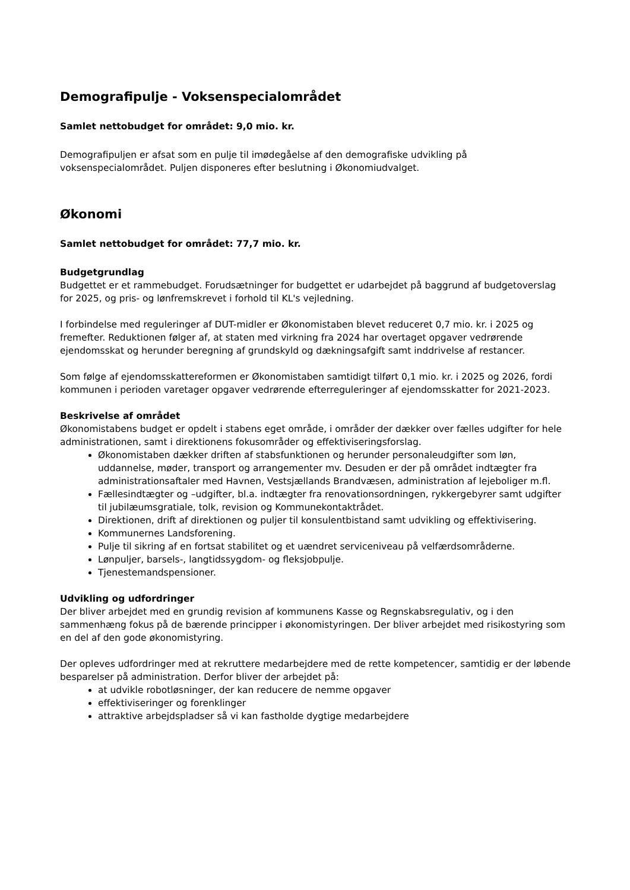Demografipulje - Voksenspecialområdet
Samlet nettobudget for området: 9,0 mio. kr.
Demografipuljen er afsat som en pulje til imødegåelse af den demografiske udvikling på voksenspecialområdet. Puljen disponeres efter beslutning i Økonomiudvalget.
Økonomi
Samlet nettobudget for området: 77,7 mio. kr.
Budgetgrundlag
Budgettet er et rammebudget. Forudsætninger for budgettet er udarbejdet på baggrund af budgetoverslag for 2025, og pris- og lønfremskrevet i forhold til KL's vejledning.
I forbindelse med reguleringer af DUT-midler er Økonomistaben blevet reduceret 0,7 mio. kr. i 2025 og fremefter. Reduktionen følger af, at staten med virkning fra 2024 har overtaget opgaver vedrørende ejendomsskat og herunder beregning af grundskyld og dækningsafgift samt inddrivelse af restancer.
Som følge af ejendomsskattereformen er Økonomistaben samtidigt tilført 0,1 mio. kr. i 2025 og 2026, fordi kommunen i perioden varetager opgaver vedrørende efterreguleringer af ejendomsskatter for 2021-2023.
Beskrivelse af området
Økonomistabens budget er opdelt i stabens eget område, i områder der dækker over fælles udgifter for hele administrationen, samt i direktionens fokusområder og effektiviseringsforslag.
Økonomistaben dækker driften af stabsfunktionen og herunder personaleudgifter som løn, uddannelse, møder, transport og arrangementer mv. Desuden er der på området indtægter fra administrationsaftaler med Havnen, Vestsjællands Brandvæsen, administration af lejeboliger m.fl.
Fællesindtægter og –udgifter, bl.a. indtægter fra renovationsordningen, rykkergebyrer samt udgifter til jubilæumsgratiale, tolk, revision og Kommunekontaktrådet.
Direktionen, drift af direktionen og puljer til konsulentbistand samt udvikling og effektivisering.
Kommunernes Landsforening.
Pulje til sikring af en fortsat stabilitet og et uændret serviceniveau på velfærdsområderne.
Lønpuljer, barsels-, langtidssygdom- og fleksjobpulje.
Tjenestemandspensioner.
Udvikling og udfordringer
Der bliver arbejdet med en grundig revision af kommunens Kasse og Regnskabsregulativ, og i den sammenhæng fokus på de bærende principper i økonomistyringen. Der bliver arbejdet med risikostyring som en del af den gode økonomistyring.
Der opleves udfordringer med at rekruttere medarbejdere med de rette kompetencer, samtidig er der løbende besparelser på administration. Derfor bliver der arbejdet på:
at udvikle robotløsninger, der kan reducere de nemme opgaver
effektiviseringer og forenklinger
attraktive arbejdspladser så vi kan fastholde dygtige medarbejdere